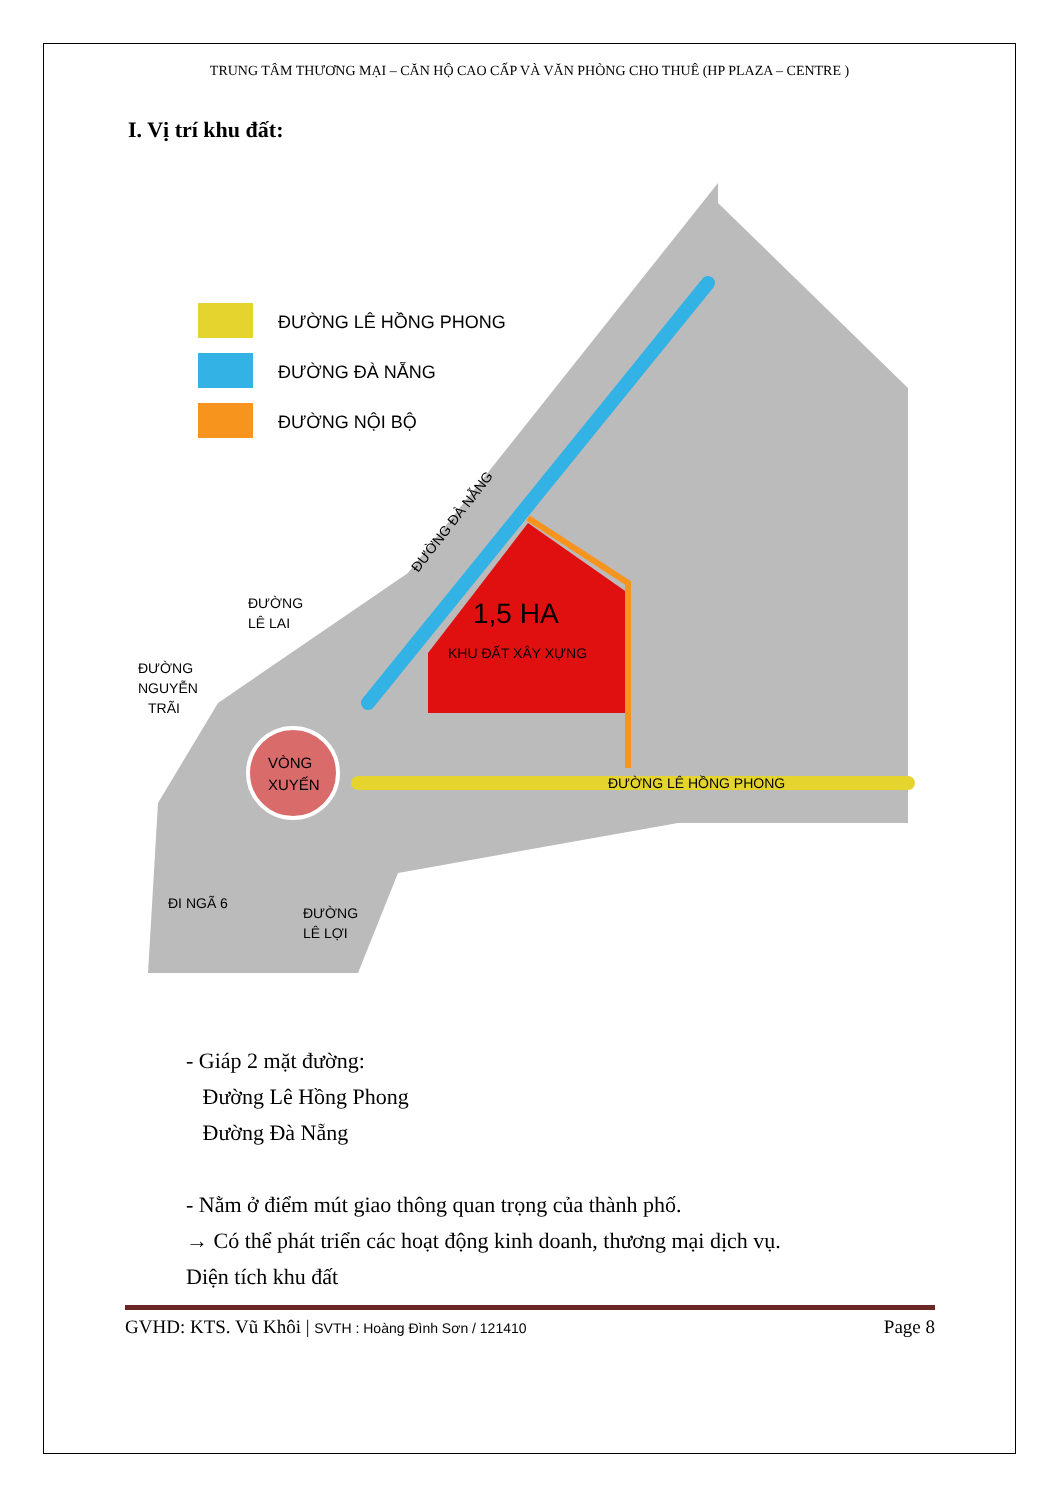TRUNG TÂM THƯƠNG MẠI – CĂN HỘ CAO CẤP VÀ VĂN PHÒNG CHO THUÊ (HP PLAZA – CENTRE )
I. Vị trí khu đất:
VÒNG
XUYẾN
1,5 HA
KHU ĐẤT XÂY XỰNG
ĐƯỜNG LÊ HỒNG PHONG
ĐƯỜNG LÊ HỒNG PHONG
ĐƯỜNG ĐÀ NẴNG
ĐƯỜNG NỘI BỘ
ĐƯỜNG
LÊ LAI
ĐƯỜNG
NGUYỄN
TRÃI
ĐI NGÃ 6
ĐƯỜNG
LÊ LỢI
ĐƯỜNG ĐÀ NẴNG
- Giáp 2 mặt đường:
Đường Lê Hồng Phong
Đường Đà Nẵng
- Nằm ở điểm mút giao thông quan trọng của thành phố.
→ Có thể phát triển các hoạt động kinh doanh, thương mại dịch vụ.
Diện tích khu đất
GVHD: KTS. Vũ Khôi | SVTH : Hoàng Đình Sơn / 121410 Page 8